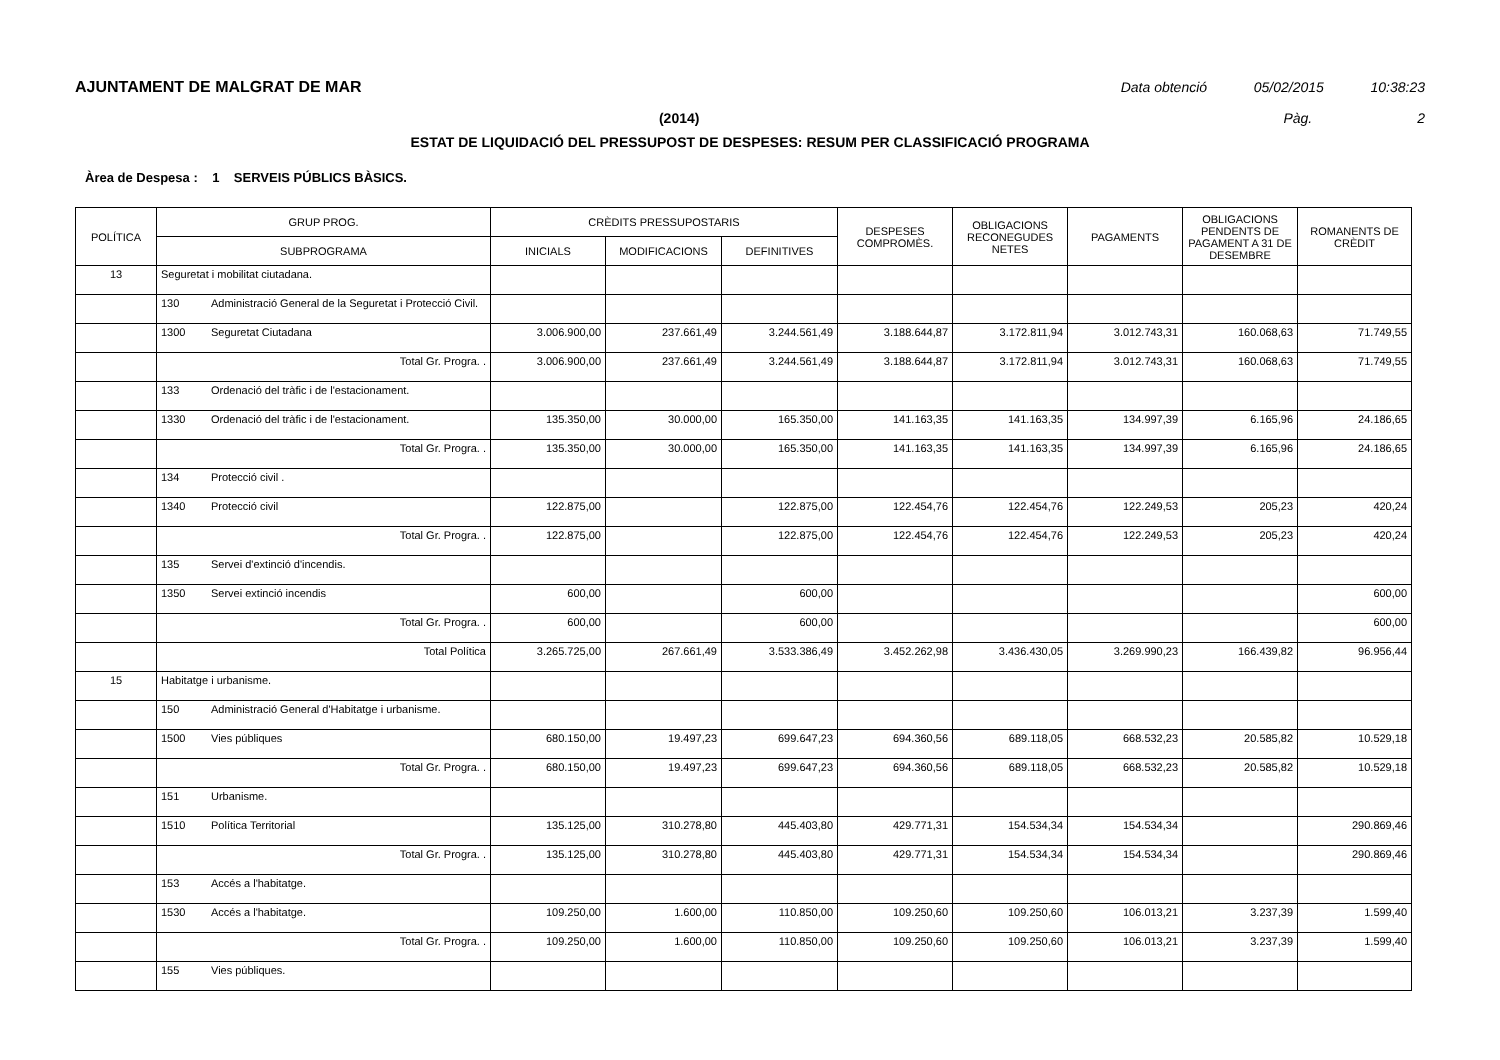AJUNTAMENT DE MALGRAT DE MAR Data obtenció 05/02/2015 10:38:23
(2014) Pàg. 2
ESTAT DE LIQUIDACIÓ DEL PRESSUPOST DE DESPESES: RESUM PER CLASSIFICACIÓ PROGRAMA
Àrea de Despesa : 1 SERVEIS PÚBLICS BÀSICS.
| POLÍTICA | GRUP PROG. | CRÈDITS PRESSUPOSTARIS | | | DESPESES COMPROMÈS. | OBLIGACIONS RECONEGUDES NETES | PAGAMENTS | OBLIGACIONS PENDENTS DE PAGAMENT A 31 DE DESEMBRE | ROMANENTS DE CRÈDIT |
| --- | --- | --- | --- | --- | --- | --- | --- | --- | --- |
| | SUBPROGRAMA | INICIALS | MODIFICACIONS | DEFINITIVES | | | | | |
| 13 | Seguretat i mobilitat ciutadana. | | | | | | | | |
| | 130 Administració General de la Seguretat i Protecció Civil. | | | | | | | | |
| | 1300 Seguretat Ciutadana | 3.006.900,00 | 237.661,49 | 3.244.561,49 | 3.188.644,87 | 3.172.811,94 | 3.012.743,31 | 160.068,63 | 71.749,55 |
| | Total Gr. Progra. . | 3.006.900,00 | 237.661,49 | 3.244.561,49 | 3.188.644,87 | 3.172.811,94 | 3.012.743,31 | 160.068,63 | 71.749,55 |
| | 133 Ordenació del tràfic i de l'estacionament. | | | | | | | | |
| | 1330 Ordenació del tràfic i de l'estacionament. | 135.350,00 | 30.000,00 | 165.350,00 | 141.163,35 | 141.163,35 | 134.997,39 | 6.165,96 | 24.186,65 |
| | Total Gr. Progra. . | 135.350,00 | 30.000,00 | 165.350,00 | 141.163,35 | 141.163,35 | 134.997,39 | 6.165,96 | 24.186,65 |
| | 134 Protecció civil . | | | | | | | | |
| | 1340 Protecció civil | 122.875,00 | | 122.875,00 | 122.454,76 | 122.454,76 | 122.249,53 | 205,23 | 420,24 |
| | Total Gr. Progra. . | 122.875,00 | | 122.875,00 | 122.454,76 | 122.454,76 | 122.249,53 | 205,23 | 420,24 |
| | 135 Servei d'extinció d'incendis. | | | | | | | | |
| | 1350 Servei extinció incendis | 600,00 | | 600,00 | | | | | 600,00 |
| | Total Gr. Progra. . | 600,00 | | 600,00 | | | | | 600,00 |
| | Total Política | 3.265.725,00 | 267.661,49 | 3.533.386,49 | 3.452.262,98 | 3.436.430,05 | 3.269.990,23 | 166.439,82 | 96.956,44 |
| 15 | Habitatge i urbanisme. | | | | | | | | |
| | 150 Administració General d'Habitatge i urbanisme. | | | | | | | | |
| | 1500 Vies públiques | 680.150,00 | 19.497,23 | 699.647,23 | 694.360,56 | 689.118,05 | 668.532,23 | 20.585,82 | 10.529,18 |
| | Total Gr. Progra. . | 680.150,00 | 19.497,23 | 699.647,23 | 694.360,56 | 689.118,05 | 668.532,23 | 20.585,82 | 10.529,18 |
| | 151 Urbanisme. | | | | | | | | |
| | 1510 Política Territorial | 135.125,00 | 310.278,80 | 445.403,80 | 429.771,31 | 154.534,34 | 154.534,34 | | 290.869,46 |
| | Total Gr. Progra. . | 135.125,00 | 310.278,80 | 445.403,80 | 429.771,31 | 154.534,34 | 154.534,34 | | 290.869,46 |
| | 153 Accés a l'habitatge. | | | | | | | | |
| | 1530 Accés a l'habitatge. | 109.250,00 | 1.600,00 | 110.850,00 | 109.250,60 | 109.250,60 | 106.013,21 | 3.237,39 | 1.599,40 |
| | Total Gr. Progra. . | 109.250,00 | 1.600,00 | 110.850,00 | 109.250,60 | 109.250,60 | 106.013,21 | 3.237,39 | 1.599,40 |
| | 155 Vies públiques. | | | | | | | | |